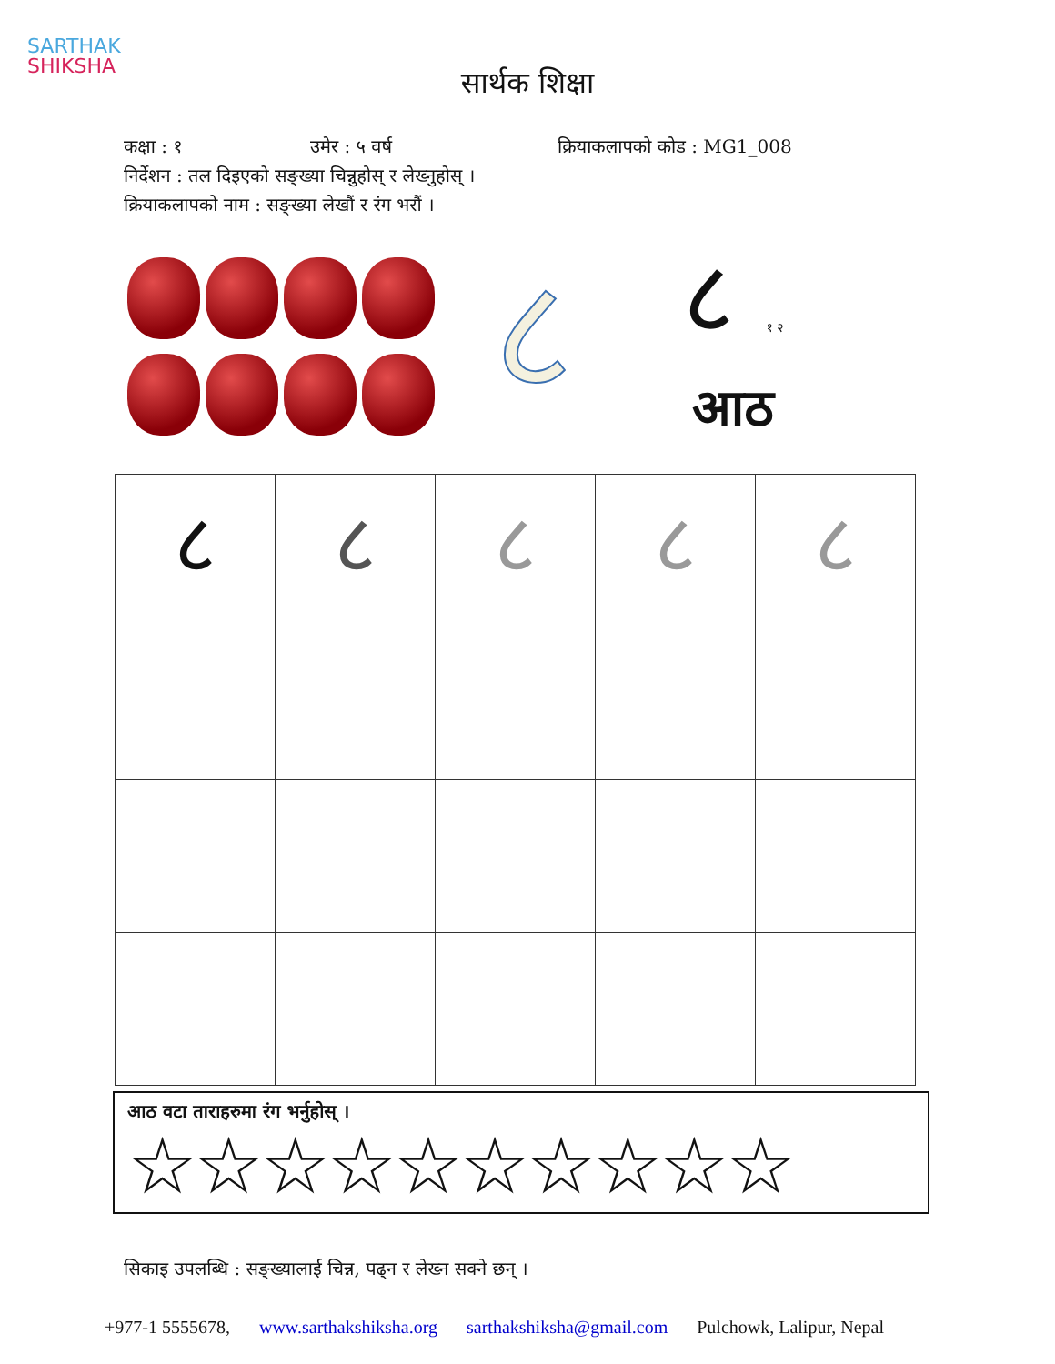SARTHAK
SHIKSHA
सार्थक शिक्षा
कक्षा : १ उमेर : ५ वर्ष क्रियाकलापको कोड : MG1_008
निर्देशन : तल दिइएको सङ्ख्या चिन्नुहोस् र लेख्नुहोस् ।
क्रियाकलापको नाम : सङ्ख्या लेखौं र रंग भरौं ।
८
८ १ २
आठ
| ८ | ८ | ८ | ८ | ८ |
आठ वटा ताराहरुमा रंग भर्नुहोस् ।
☆☆☆☆☆☆☆☆☆☆
सिकाइ उपलब्धि : सङ्ख्यालाई चिन्न, पढ्न र लेख्न सक्ने छन् ।
+977-1 5555678, www.sarthakshiksha.org sarthakshiksha@gmail.com Pulchowk, Lalipur, Nepal